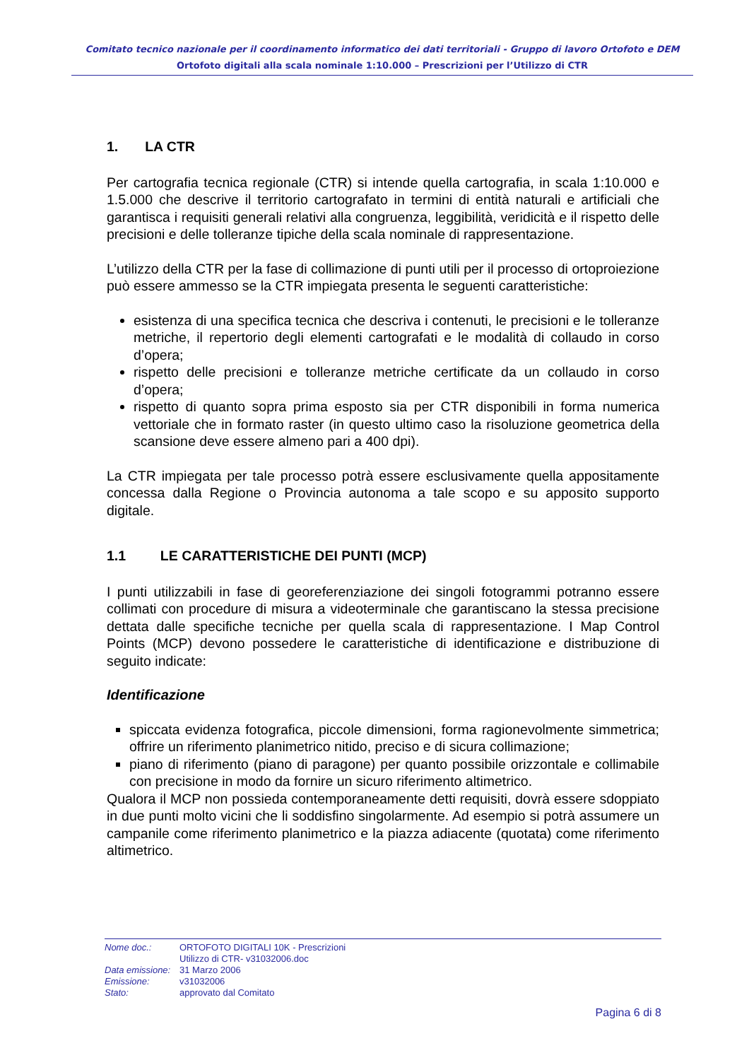Comitato tecnico nazionale per il coordinamento informatico dei dati territoriali - Gruppo di lavoro Ortofoto e DEM
Ortofoto digitali alla scala nominale 1:10.000 – Prescrizioni per l’Utilizzo di CTR
1. LA CTR
Per cartografia tecnica regionale (CTR) si intende quella cartografia, in scala 1:10.000 e 1.5.000 che descrive il territorio cartografato in termini di entità naturali e artificiali che garantisca i requisiti generali relativi alla congruenza, leggibilità, veridicità e il rispetto delle precisioni e delle tolleranze tipiche della scala nominale di rappresentazione.
L’utilizzo della CTR per la fase di collimazione di punti utili per il processo di ortoproiezione può essere ammesso se la CTR impiegata presenta le seguenti caratteristiche:
esistenza di una specifica tecnica che descriva i contenuti, le precisioni e le tolleranze metriche, il repertorio degli elementi cartografati e le modalità di collaudo in corso d’opera;
rispetto delle precisioni e tolleranze metriche certificate da un collaudo in corso d’opera;
rispetto di quanto sopra prima esposto sia per CTR disponibili in forma numerica vettoriale che in formato raster (in questo ultimo caso la risoluzione geometrica della scansione deve essere almeno pari a 400 dpi).
La CTR impiegata per tale processo potrà essere esclusivamente quella appositamente concessa dalla Regione o Provincia autonoma a tale scopo e su apposito supporto digitale.
1.1 LE CARATTERISTICHE DEI PUNTI (MCP)
I punti utilizzabili in fase di georeferenziazione dei singoli fotogrammi potranno essere collimati con procedure di misura a videoterminale che garantiscano la stessa precisione dettata dalle specifiche tecniche per quella scala di rappresentazione. I Map Control Points (MCP) devono possedere le caratteristiche di identificazione e distribuzione di seguito indicate:
Identificazione
spiccata evidenza fotografica, piccole dimensioni, forma ragionevolmente simmetrica; offrire un riferimento planimetrico nitido, preciso e di sicura collimazione;
piano di riferimento (piano di paragone) per quanto possibile orizzontale e collimabile con precisione in modo da fornire un sicuro riferimento altimetrico.
Qualora il MCP non possieda contemporaneamente detti requisiti, dovrà essere sdoppiato in due punti molto vicini che li soddisfino singolarmente. Ad esempio si potrà assumere un campanile come riferimento planimetrico e la piazza adiacente (quotata) come riferimento altimetrico.
| Nome doc.: | ORTOFOTO DIGITALI 10K - Prescrizioni Utilizzo di CTR- v31032006.doc |
| Data emissione: | 31 Marzo 2006 |
| Emissione: | v31032006 |
| Stato: | approvato dal Comitato |
Pagina 6 di 8